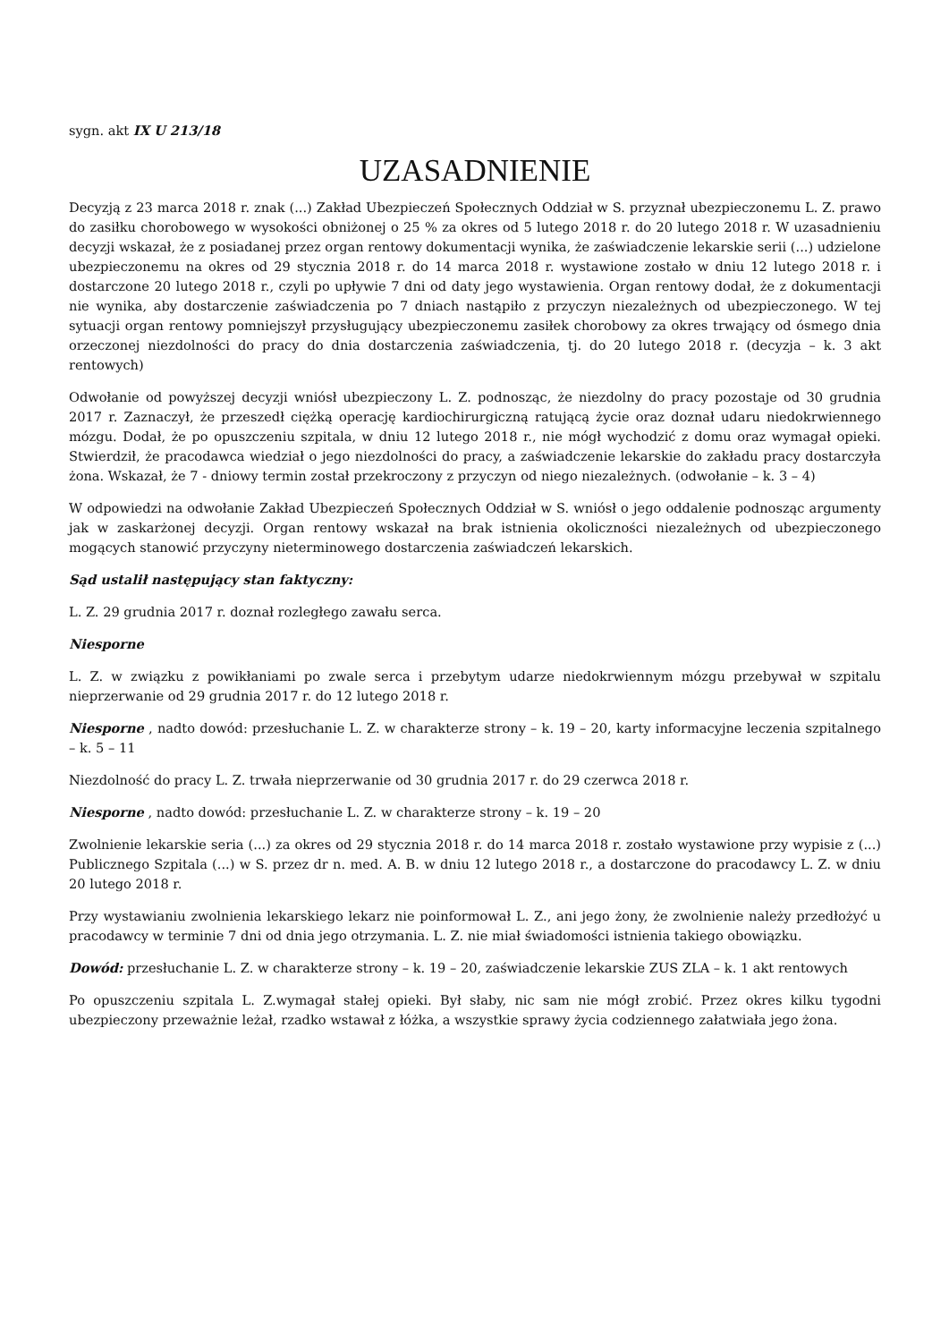sygn. akt IX U 213/18
UZASADNIENIE
Decyzją z 23 marca 2018 r. znak (...) Zakład Ubezpieczeń Społecznych Oddział w S. przyznał ubezpieczonemu L. Z. prawo do zasiłku chorobowego w wysokości obniżonej o 25 % za okres od 5 lutego 2018 r. do 20 lutego 2018 r. W uzasadnieniu decyzji wskazał, że z posiadanej przez organ rentowy dokumentacji wynika, że zaświadczenie lekarskie serii (...) udzielone ubezpieczonemu na okres od 29 stycznia 2018 r. do 14 marca 2018 r. wystawione zostało w dniu 12 lutego 2018 r. i dostarczone 20 lutego 2018 r., czyli po upływie 7 dni od daty jego wystawienia. Organ rentowy dodał, że z dokumentacji nie wynika, aby dostarczenie zaświadczenia po 7 dniach nastąpiło z przyczyn niezależnych od ubezpieczonego. W tej sytuacji organ rentowy pomniejszył przysługujący ubezpieczonemu zasiłek chorobowy za okres trwający od ósmego dnia orzeczonej niezdolności do pracy do dnia dostarczenia zaświadczenia, tj. do 20 lutego 2018 r. (decyzja – k. 3 akt rentowych)
Odwołanie od powyższej decyzji wniósł ubezpieczony L. Z. podnosząc, że niezdolny do pracy pozostaje od 30 grudnia 2017 r. Zaznaczył, że przeszedł ciężką operację kardiochirurgiczną ratującą życie oraz doznał udaru niedokrwiennego mózgu. Dodał, że po opuszczeniu szpitala, w dniu 12 lutego 2018 r., nie mógł wychodzić z domu oraz wymagał opieki. Stwierdził, że pracodawca wiedział o jego niezdolności do pracy, a zaświadczenie lekarskie do zakładu pracy dostarczyła żona. Wskazał, że 7 - dniowy termin został przekroczony z przyczyn od niego niezależnych. (odwołanie – k. 3 – 4)
W odpowiedzi na odwołanie Zakład Ubezpieczeń Społecznych Oddział w S. wniósł o jego oddalenie podnosząc argumenty jak w zaskarżonej decyzji. Organ rentowy wskazał na brak istnienia okoliczności niezależnych od ubezpieczonego mogących stanowić przyczyny nieterminowego dostarczenia zaświadczeń lekarskich.
Sąd ustalił następujący stan faktyczny:
L. Z. 29 grudnia 2017 r. doznał rozległego zawału serca.
Niesporne
L. Z. w związku z powikłaniami po zwale serca i przebytym udarze niedokrwiennym mózgu przebywał w szpitalu nieprzerwanie od 29 grudnia 2017 r. do 12 lutego 2018 r.
Niesporne , nadto dowód: przesłuchanie L. Z. w charakterze strony – k. 19 – 20, karty informacyjne leczenia szpitalnego – k. 5 – 11
Niezdolność do pracy L. Z. trwała nieprzerwanie od 30 grudnia 2017 r. do 29 czerwca 2018 r.
Niesporne , nadto dowód: przesłuchanie L. Z. w charakterze strony – k. 19 – 20
Zwolnienie lekarskie seria (...) za okres od 29 stycznia 2018 r. do 14 marca 2018 r. zostało wystawione przy wypisie z (...) Publicznego Szpitala (...) w S. przez dr n. med. A. B. w dniu 12 lutego 2018 r., a dostarczone do pracodawcy L. Z. w dniu 20 lutego 2018 r.
Przy wystawianiu zwolnienia lekarskiego lekarz nie poinformował L. Z., ani jego żony, że zwolnienie należy przedłożyć u pracodawcy w terminie 7 dni od dnia jego otrzymania. L. Z. nie miał świadomości istnienia takiego obowiązku.
Dowód: przesłuchanie L. Z. w charakterze strony – k. 19 – 20, zaświadczenie lekarskie ZUS ZLA – k. 1 akt rentowych
Po opuszczeniu szpitala L. Z.wymagał stałej opieki. Był słaby, nic sam nie mógł zrobić. Przez okres kilku tygodni ubezpieczony przeważnie leżał, rzadko wstawał z łóżka, a wszystkie sprawy życia codziennego załatwiała jego żona.